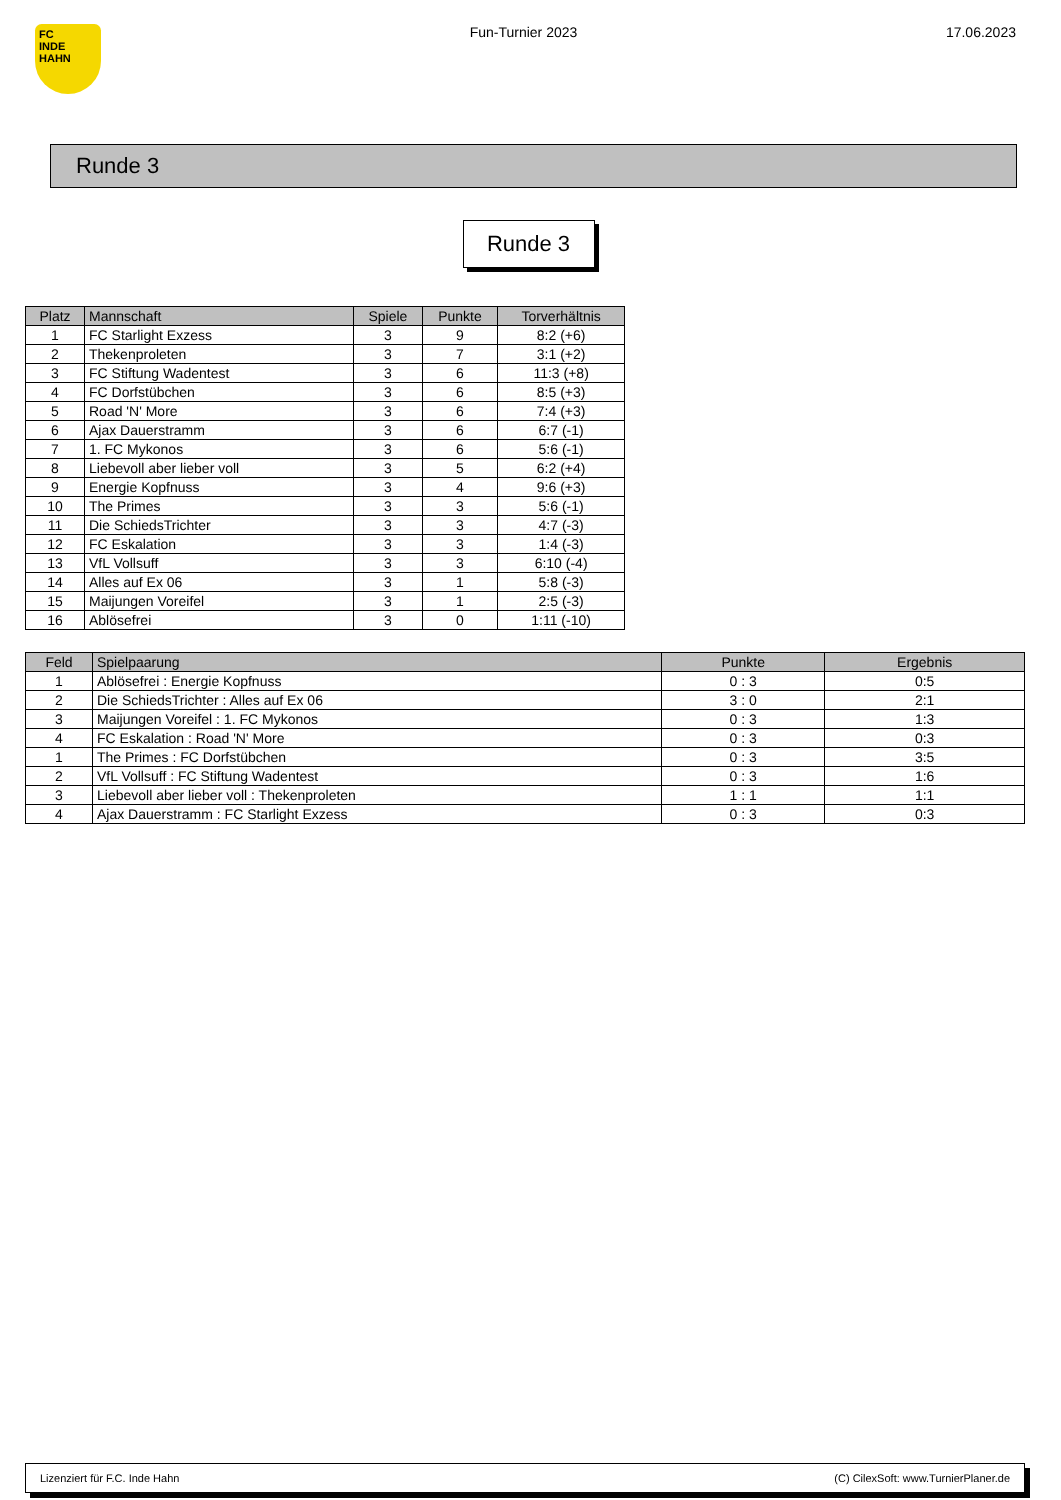FC
INDE
HAHN
Fun-Turnier 2023 17.06.2023
Runde 3
Runde 3
| Platz | Mannschaft | Spiele | Punkte | Torverhältnis |
| --- | --- | --- | --- | --- |
| 1 | FC Starlight Exzess | 3 | 9 | 8:2 (+6) |
| 2 | Thekenproleten | 3 | 7 | 3:1 (+2) |
| 3 | FC Stiftung Wadentest | 3 | 6 | 11:3 (+8) |
| 4 | FC Dorfstübchen | 3 | 6 | 8:5 (+3) |
| 5 | Road 'N' More | 3 | 6 | 7:4 (+3) |
| 6 | Ajax Dauerstramm | 3 | 6 | 6:7 (-1) |
| 7 | 1. FC Mykonos | 3 | 6 | 5:6 (-1) |
| 8 | Liebevoll aber lieber voll | 3 | 5 | 6:2 (+4) |
| 9 | Energie Kopfnuss | 3 | 4 | 9:6 (+3) |
| 10 | The Primes | 3 | 3 | 5:6 (-1) |
| 11 | Die SchiedsTrichter | 3 | 3 | 4:7 (-3) |
| 12 | FC Eskalation | 3 | 3 | 1:4 (-3) |
| 13 | VfL Vollsuff | 3 | 3 | 6:10 (-4) |
| 14 | Alles auf Ex 06 | 3 | 1 | 5:8 (-3) |
| 15 | Maijungen Voreifel | 3 | 1 | 2:5 (-3) |
| 16 | Ablösefrei | 3 | 0 | 1:11 (-10) |
| Feld | Spielpaarung | Punkte | Ergebnis |
| --- | --- | --- | --- |
| 1 | Ablösefrei : Energie Kopfnuss | 0 : 3 | 0:5 |
| 2 | Die SchiedsTrichter : Alles auf Ex 06 | 3 : 0 | 2:1 |
| 3 | Maijungen Voreifel : 1. FC Mykonos | 0 : 3 | 1:3 |
| 4 | FC Eskalation : Road 'N' More | 0 : 3 | 0:3 |
| 1 | The Primes : FC Dorfstübchen | 0 : 3 | 3:5 |
| 2 | VfL Vollsuff : FC Stiftung Wadentest | 0 : 3 | 1:6 |
| 3 | Liebevoll aber lieber voll : Thekenproleten | 1 : 1 | 1:1 |
| 4 | Ajax Dauerstramm : FC Starlight Exzess | 0 : 3 | 0:3 |
Lizenziert für F.C. Inde Hahn (C) CilexSoft: www.TurnierPlaner.de